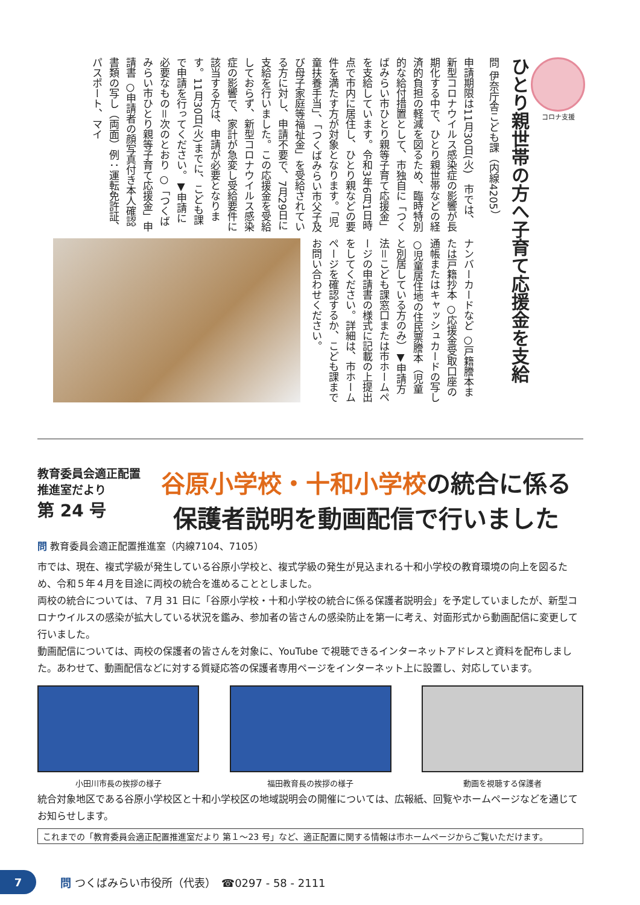コロナ支援
ひとり親世帯の方へ子育て応援金を支給
問 伊奈庁舎こども課（内線4205）
申請期限は11月30日(火)　市では、新型コロナウイルス感染症の影響が長期化する中で、ひとり親世帯などの経済的負担の軽減を図るため、臨時特別的な給付措置として、市独自に「つくばみらい市ひとり親等子育て応援金」を支給しています。令和3年6月1日時点で市内に居住し、ひとり親などの要件を満たす方が対象となります。「児童扶養手当」、「つくばみらい市父子及び母子家庭等福祉金」を受給されている方に対し、申請不要で、7月29日に支給を行いました。この応援金を受給しておらず、新型コロナウイルス感染症の影響で、家計が急変し受給要件に該当する方は、申請が必要となります。11月30日(火)までに、こども課で申請を行ってください。▼申請に必要なもの＝次のとおり ○「つくばみらい市ひとり親等子育て応援金」申請書 ○申請者の顔写真付き本人確認書類の写し（両面）例：運転免許証、パスポート、マイ
ナンバーカードなど ○戸籍謄本または戸籍抄本 ○応援金受取口座の通帳またはキャッシュカードの写し ○児童居住地の住民票謄本（児童と別居している方のみ）▼申請方法＝こども課窓口または市ホームページの申請書の様式に記載の上提出をしてください。詳細は、市ホームページを確認するか、こども課までお問い合わせください。
教育委員会適正配置
推進室だより
第 24 号
谷原小学校・十和小学校の統合に係る
保護者説明を動画配信で行いました
問 教育委員会適正配置推進室（内線7104、7105）
市では、現在、複式学級が発生している谷原小学校と、複式学級の発生が見込まれる十和小学校の教育環境の向上を図るため、令和５年４月を目途に両校の統合を進めることとしました。
両校の統合については、７月 31 日に「谷原小学校・十和小学校の統合に係る保護者説明会」を予定していましたが、新型コロナウイルスの感染が拡大している状況を鑑み、参加者の皆さんの感染防止を第一に考え、対面形式から動画配信に変更して行いました。
動画配信については、両校の保護者の皆さんを対象に、YouTube で視聴できるインターネットアドレスと資料を配布しました。あわせて、動画配信などに対する質疑応答の保護者専用ページをインターネット上に設置し、対応しています。
小田川市長の挨拶の様子 福田教育長の挨拶の様子 動画を視聴する保護者
統合対象地区である谷原小学校区と十和小学校区の地域説明会の開催については、広報紙、回覧やホームページなどを通じてお知らせします。
これまでの「教育委員会適正配置推進室だより 第１～23 号」など、適正配置に関する情報は市ホームページからご覧いただけます。
7
問 つくばみらい市役所（代表）　☎0297 - 58 - 2111